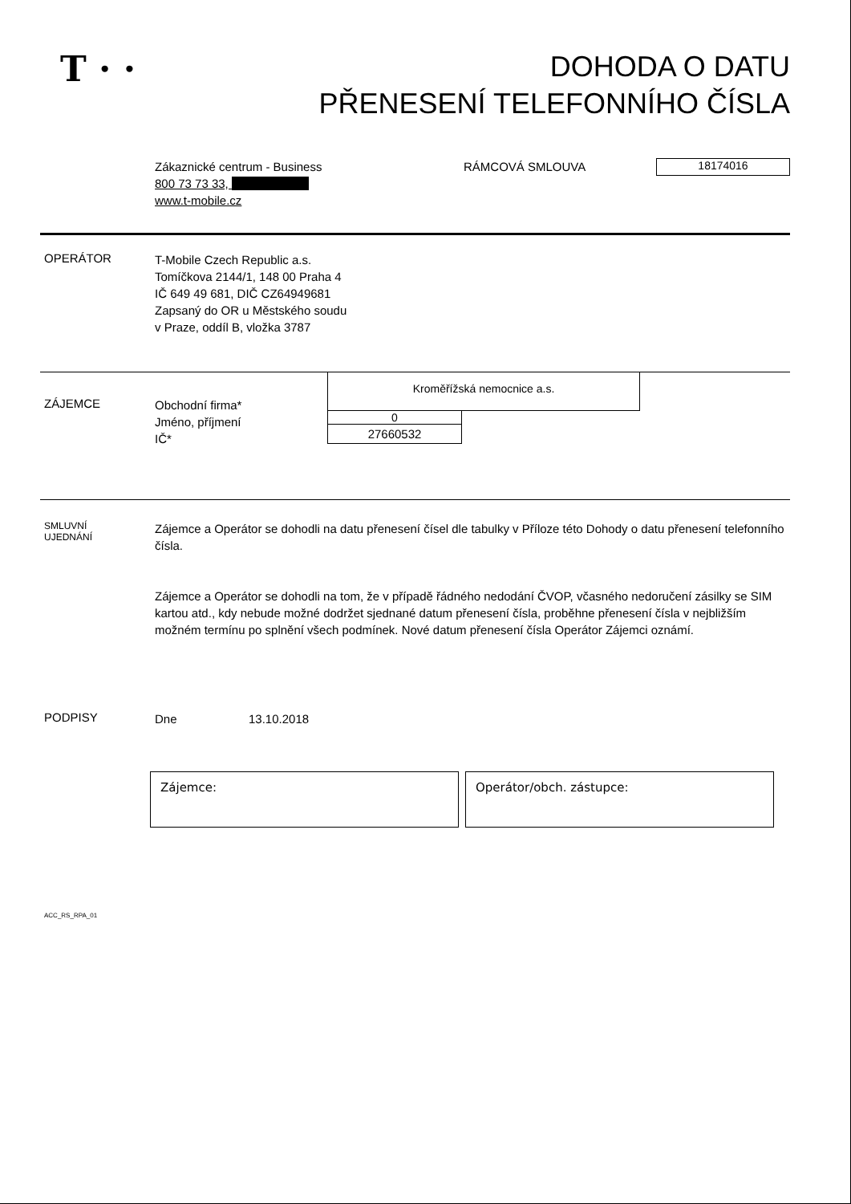T · ·
DOHODA O DATU
PŘENESENÍ TELEFONNÍHO ČÍSLA
Zákaznické centrum - Business
800 73 73 33,
www.t-mobile.cz
RÁMCOVÁ SMLOUVA
18174016
OPERÁTOR
T-Mobile Czech Republic a.s.
Tomíčkova 2144/1, 148 00 Praha 4
IČ 649 49 681, DIČ CZ64949681
Zapsaný do OR u Městského soudu
v Praze, oddíl B, vložka 3787
ZÁJEMCE
Obchodní firma*
Jméno, příjmení
IČ*
Kroměřížská nemocnice a.s.
0
27660532
SMLUVNÍ
UJEDNÁNÍ
Zájemce a Operátor se dohodli na datu přenesení čísel dle tabulky v Příloze této Dohody o datu přenesení telefonního čísla.
Zájemce a Operátor se dohodli na tom, že v případě řádného nedodání ČVOP, včasného nedoručení zásilky se SIM kartou atd., kdy nebude možné dodržet sjednané datum přenesení čísla, proběhne přenesení čísla v nejbližším možném termínu po splnění všech podmínek. Nové datum přenesení čísla Operátor Zájemci oznámí.
PODPISY
Dne 13.10.2018
Zájemce: Operátor/obch. zástupce:
ACC_RS_RPA_01